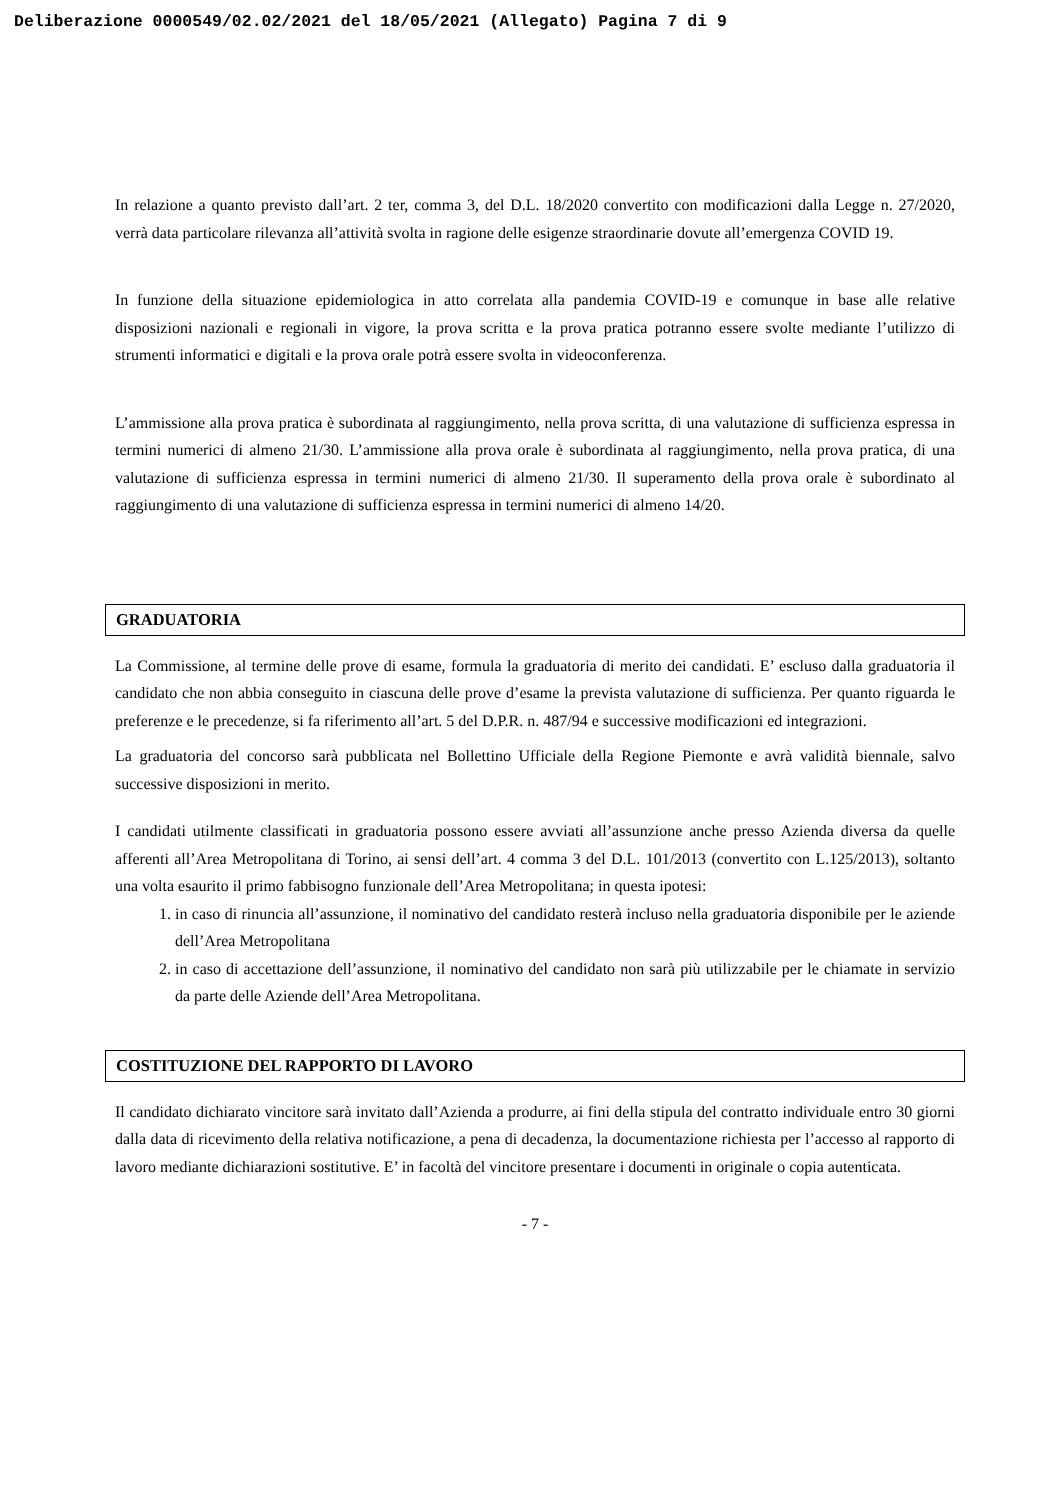Deliberazione 0000549/02.02/2021 del 18/05/2021 (Allegato) Pagina 7 di 9
In relazione a quanto previsto dall’art. 2 ter, comma 3, del D.L. 18/2020 convertito con modificazioni dalla Legge n. 27/2020, verrà data particolare rilevanza all’attività svolta in ragione delle esigenze straordinarie dovute all’emergenza COVID 19.
In funzione della situazione epidemiologica in atto correlata alla pandemia COVID-19 e comunque in base alle relative disposizioni nazionali e regionali in vigore, la prova scritta e la prova pratica potranno essere svolte mediante l’utilizzo di strumenti informatici e digitali e la prova orale potrà essere svolta in videoconferenza.
L’ammissione alla prova pratica è subordinata al raggiungimento, nella prova scritta, di una valutazione di sufficienza espressa in termini numerici di almeno 21/30. L’ammissione alla prova orale è subordinata al raggiungimento, nella prova pratica, di una valutazione di sufficienza espressa in termini numerici di almeno 21/30. Il superamento della prova orale è subordinato al raggiungimento di una valutazione di sufficienza espressa in termini numerici di almeno 14/20.
GRADUATORIA
La Commissione, al termine delle prove di esame, formula la graduatoria di merito dei candidati. E’ escluso dalla graduatoria il candidato che non abbia conseguito in ciascuna delle prove d’esame la prevista valutazione di sufficienza. Per quanto riguarda le preferenze e le precedenze, si fa riferimento all’art. 5 del D.P.R. n. 487/94 e successive modificazioni ed integrazioni.
La graduatoria del concorso sarà pubblicata nel Bollettino Ufficiale della Regione Piemonte e avrà validità biennale, salvo successive disposizioni in merito.
I candidati utilmente classificati in graduatoria possono essere avviati all’assunzione anche presso Azienda diversa da quelle afferenti all’Area Metropolitana di Torino, ai sensi dell’art. 4 comma 3 del D.L. 101/2013 (convertito con L.125/2013), soltanto una volta esaurito il primo fabbisogno funzionale dell’Area Metropolitana; in questa ipotesi:
1. in caso di rinuncia all’assunzione, il nominativo del candidato resterà incluso nella graduatoria disponibile per le aziende dell’Area Metropolitana
2. in caso di accettazione dell’assunzione, il nominativo del candidato non sarà più utilizzabile per le chiamate in servizio da parte delle Aziende dell’Area Metropolitana.
COSTITUZIONE DEL RAPPORTO DI LAVORO
Il candidato dichiarato vincitore sarà invitato dall’Azienda a produrre, ai fini della stipula del contratto individuale entro 30 giorni dalla data di ricevimento della relativa notificazione, a pena di decadenza, la documentazione richiesta per l’accesso al rapporto di lavoro mediante dichiarazioni sostitutive. E’ in facoltà del vincitore presentare i documenti in originale o copia autenticata.
- 7 -